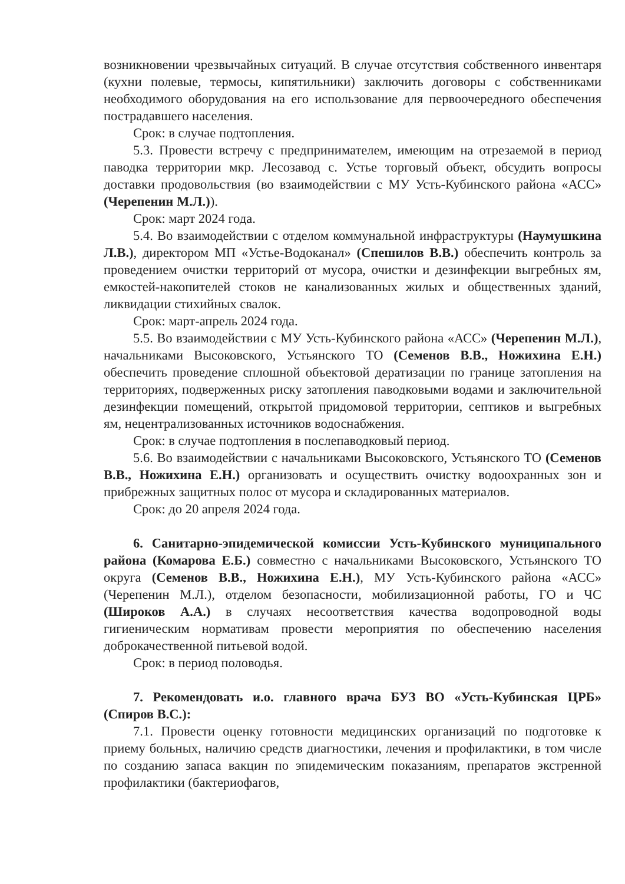возникновении чрезвычайных ситуаций. В случае отсутствия собственного инвентаря (кухни полевые, термосы, кипятильники) заключить договоры с собственниками необходимого оборудования на его использование для первоочередного обеспечения пострадавшего населения.
Срок: в случае подтопления.
5.3. Провести встречу с предпринимателем, имеющим на отрезаемой в период паводка территории мкр. Лесозавод с. Устье торговый объект, обсудить вопросы доставки продовольствия (во взаимодействии с МУ Усть-Кубинского района «АСС» (Черепенин М.Л.)).
Срок: март 2024 года.
5.4. Во взаимодействии с отделом коммунальной инфраструктуры (Наумушкина Л.В.), директором МП «Устье-Водоканал» (Спешилов В.В.) обеспечить контроль за проведением очистки территорий от мусора, очистки и дезинфекции выгребных ям, емкостей-накопителей стоков не канализованных жилых и общественных зданий, ликвидации стихийных свалок.
Срок: март-апрель 2024 года.
5.5. Во взаимодействии с МУ Усть-Кубинского района «АСС» (Черепенин М.Л.), начальниками Высоковского, Устьянского ТО (Семенов В.В., Ножихина Е.Н.) обеспечить проведение сплошной объектовой дератизации по границе затопления на территориях, подверженных риску затопления паводковыми водами и заключительной дезинфекции помещений, открытой придомовой территории, септиков и выгребных ям, нецентрализованных источников водоснабжения.
Срок: в случае подтопления в послепаводковый период.
5.6. Во взаимодействии с начальниками Высоковского, Устьянского ТО (Семенов В.В., Ножихина Е.Н.) организовать и осуществить очистку водоохранных зон и прибрежных защитных полос от мусора и складированных материалов.
Срок: до 20 апреля 2024 года.
6. Санитарно-эпидемической комиссии Усть-Кубинского муниципального района (Комарова Е.Б.) совместно с начальниками Высоковского, Устьянского ТО округа (Семенов В.В., Ножихина Е.Н.), МУ Усть-Кубинского района «АСС» (Черепенин М.Л.), отделом безопасности, мобилизационной работы, ГО и ЧС (Широков А.А.) в случаях несоответствия качества водопроводной воды гигиеническим нормативам провести мероприятия по обеспечению населения доброкачественной питьевой водой.
Срок: в период половодья.
7. Рекомендовать и.о. главного врача БУЗ ВО «Усть-Кубинская ЦРБ» (Спиров В.С.):
7.1. Провести оценку готовности медицинских организаций по подготовке к приему больных, наличию средств диагностики, лечения и профилактики, в том числе по созданию запаса вакцин по эпидемическим показаниям, препаратов экстренной профилактики (бактериофагов,